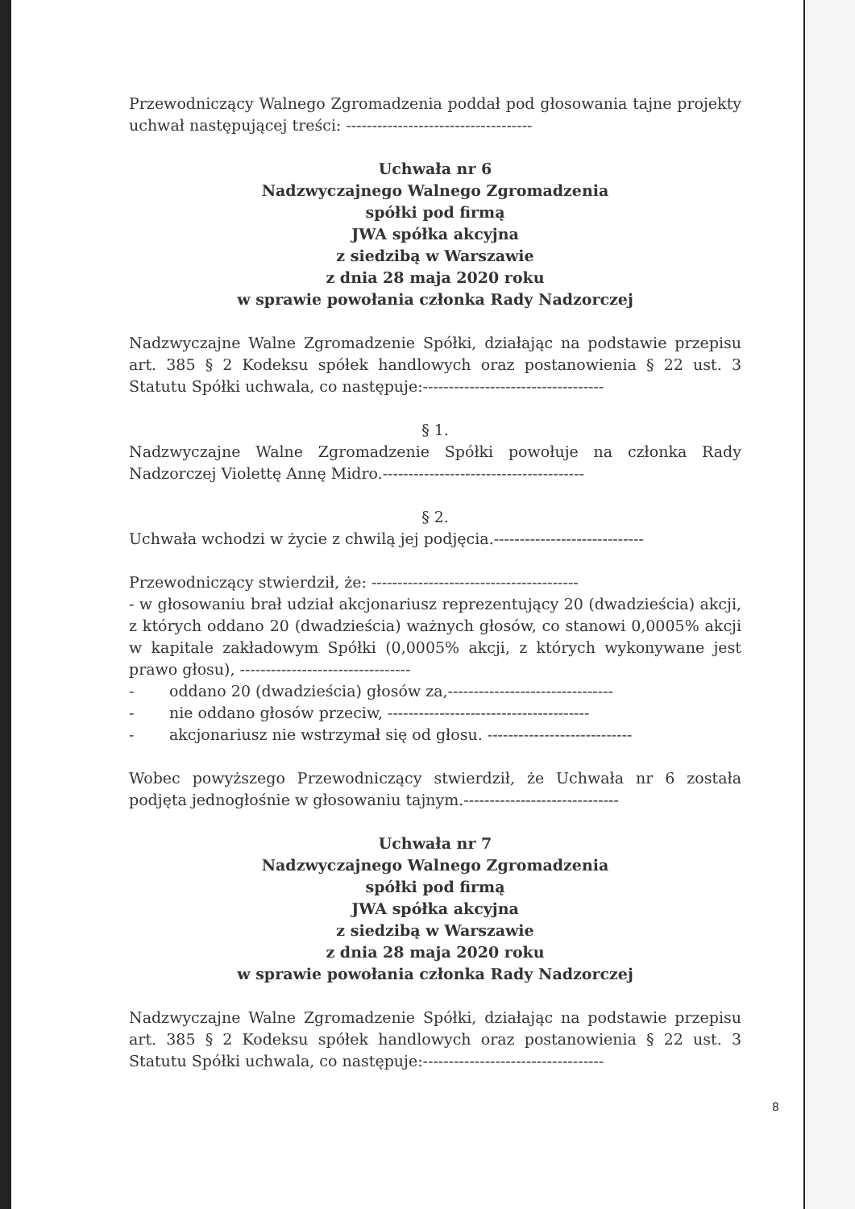Przewodniczący Walnego Zgromadzenia poddał pod głosowania tajne projekty uchwał następującej treści: ------------------------------------
Uchwała nr 6
Nadzwyczajnego Walnego Zgromadzenia
spółki pod firmą
JWA spółka akcyjna
z siedzibą w Warszawie
z dnia 28 maja 2020 roku
w sprawie powołania członka Rady Nadzorczej
Nadzwyczajne Walne Zgromadzenie Spółki, działając na podstawie przepisu art. 385 § 2 Kodeksu spółek handlowych oraz postanowienia § 22 ust. 3 Statutu Spółki uchwala, co następuje:-----------------------------------
§ 1.
Nadzwyczajne Walne Zgromadzenie Spółki powołuje na członka Rady Nadzorczej Violettę Annę Midro.---------------------------------------
§ 2.
Uchwała wchodzi w życie z chwilą jej podjęcia.-----------------------------
Przewodniczący stwierdził, że: ----------------------------------------
- w głosowaniu brał udział akcjonariusz reprezentujący 20 (dwadzieścia) akcji, z których oddano 20 (dwadzieścia) ważnych głosów, co stanowi 0,0005% akcji w kapitale zakładowym Spółki (0,0005% akcji, z których wykonywane jest prawo głosu), ---------------------------------
- oddano 20 (dwadzieścia) głosów za,--------------------------------
- nie oddano głosów przeciw, ---------------------------------------
- akcjonariusz nie wstrzymał się od głosu. ----------------------------
Wobec powyższego Przewodniczący stwierdził, że Uchwała nr 6 została podjęta jednogłośnie w głosowaniu tajnym.------------------------------
Uchwała nr 7
Nadzwyczajnego Walnego Zgromadzenia
spółki pod firmą
JWA spółka akcyjna
z siedzibą w Warszawie
z dnia 28 maja 2020 roku
w sprawie powołania członka Rady Nadzorczej
Nadzwyczajne Walne Zgromadzenie Spółki, działając na podstawie przepisu art. 385 § 2 Kodeksu spółek handlowych oraz postanowienia § 22 ust. 3 Statutu Spółki uchwala, co następuje:-----------------------------------
8